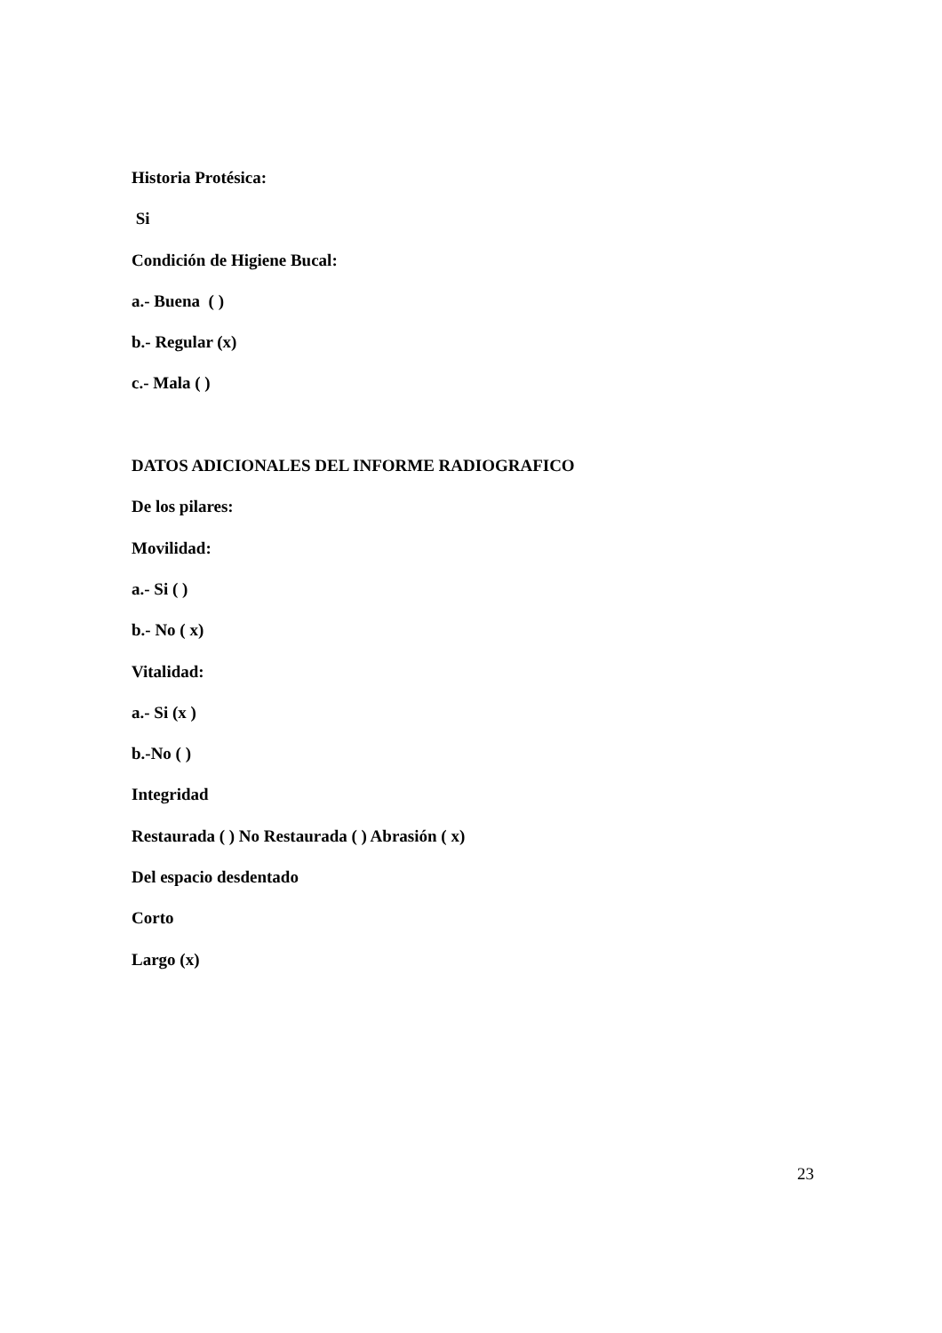Historia Protésica:
Si
Condición de Higiene Bucal:
a.- Buena ( )
b.- Regular (x)
c.- Mala ( )
DATOS ADICIONALES DEL INFORME RADIOGRAFICO
De los pilares:
Movilidad:
a.- Si ( )
b.- No ( x)
Vitalidad:
a.- Si (x )
b.-No ( )
Integridad
Restaurada ( ) No Restaurada ( ) Abrasión ( x)
Del espacio desdentado
Corto
Largo (x)
23